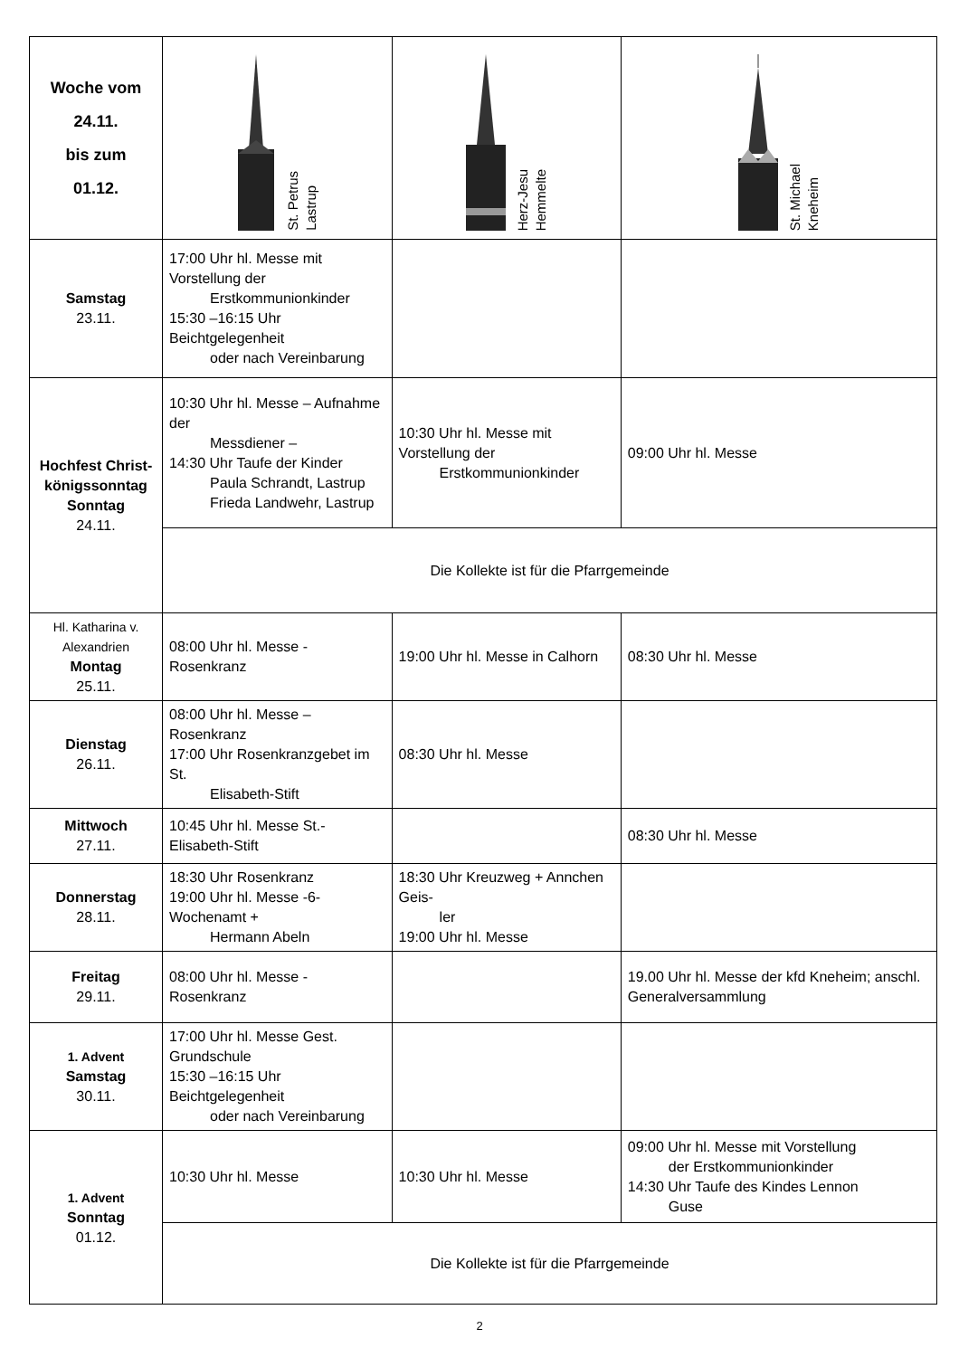| Woche vom 24.11. bis zum 01.12. | St. Petrus Lastrup | Herz-Jesu Hemmelte | St. Michael Kneheim |
| Samstag 23.11. | 17:00 Uhr hl. Messe mit Vorstellung der Erstkommunionkinder 15:30 –16:15 Uhr Beichtgelegenheit oder nach Vereinbarung | | |
| Hochfest Christ- königssonntag Sonntag 24.11. | 10:30 Uhr hl. Messe – Aufnahme der Messdiener – 14:30 Uhr Taufe der Kinder Paula Schrandt, Lastrup Frieda Landwehr, Lastrup | 10:30 Uhr hl. Messe mit Vorstellung der Erstkommunionkinder | 09:00 Uhr hl. Messe |
| | Die Kollekte ist für die Pfarrgemeinde | | |
| Hl. Katharina v. Alexandrien Montag 25.11. | 08:00 Uhr hl. Messe - Rosenkranz | 19:00 Uhr hl. Messe in Calhorn | 08:30 Uhr hl. Messe |
| Dienstag 26.11. | 08:00 Uhr hl. Messe – Rosenkranz 17:00 Uhr Rosenkranzgebet im St. Elisabeth-Stift | 08:30 Uhr hl. Messe | |
| Mittwoch 27.11. | 10:45 Uhr hl. Messe St.-Elisabeth-Stift | | 08:30 Uhr hl. Messe |
| Donnerstag 28.11. | 18:30 Uhr Rosenkranz 19:00 Uhr hl. Messe -6-Wochenamt + Hermann Abeln | 18:30 Uhr Kreuzweg + Annchen Geis- ler 19:00 Uhr hl. Messe | |
| Freitag 29.11. | 08:00 Uhr hl. Messe - Rosenkranz | | 19.00 Uhr hl. Messe der kfd Kneheim; anschl. Generalversammlung |
| 1. Advent Samstag 30.11. | 17:00 Uhr hl. Messe Gest. Grundschule 15:30 –16:15 Uhr Beichtgelegenheit oder nach Vereinbarung | | |
| 1. Advent Sonntag 01.12. | 10:30 Uhr hl. Messe | 10:30 Uhr hl. Messe | 09:00 Uhr hl. Messe mit Vorstellung der Erstkommunionkinder 14:30 Uhr Taufe des Kindes Lennon Guse |
| | Die Kollekte ist für die Pfarrgemeinde | | |
2